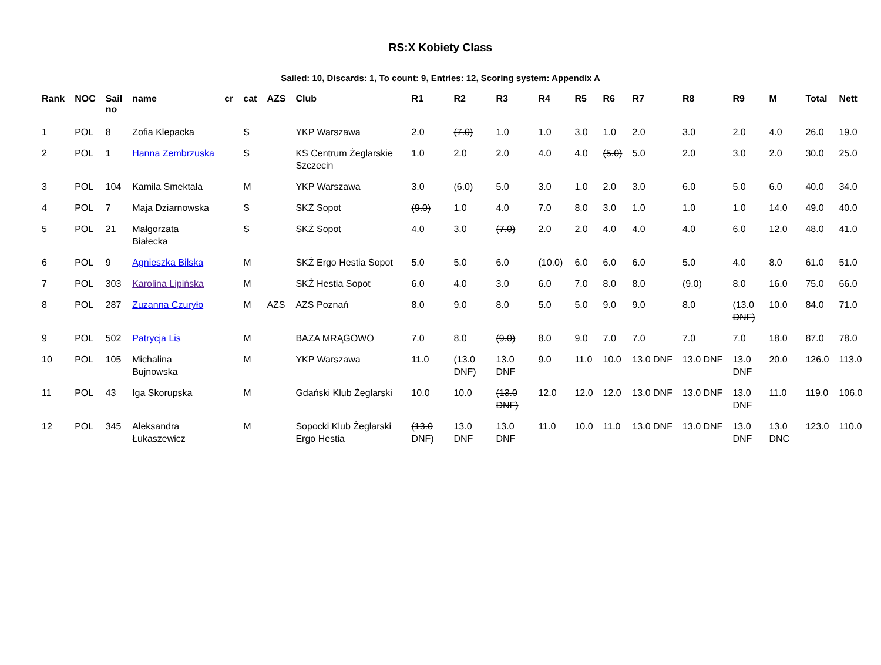RS:X Kobiety Class
Sailed: 10, Discards: 1, To count: 9, Entries: 12, Scoring system: Appendix A
| Rank | NOC | Sail no | name | cr | cat | AZS | Club | R1 | R2 | R3 | R4 | R5 | R6 | R7 | R8 | R9 | M | Total | Nett |
| --- | --- | --- | --- | --- | --- | --- | --- | --- | --- | --- | --- | --- | --- | --- | --- | --- | --- | --- | --- |
| 1 | POL | 8 | Zofia Klepacka | | S | | YKP Warszawa | 2.0 | (7.0) | 1.0 | 1.0 | 3.0 | 1.0 | 2.0 | 3.0 | 2.0 | 4.0 | 26.0 | 19.0 |
| 2 | POL | 1 | Hanna Zembrzuska | | S | | KS Centrum Żeglarskie Szczecin | 1.0 | 2.0 | 2.0 | 4.0 | 4.0 | (5.0) | 5.0 | 2.0 | 3.0 | 2.0 | 30.0 | 25.0 |
| 3 | POL | 104 | Kamila Smektała | | M | | YKP Warszawa | 3.0 | (6.0) | 5.0 | 3.0 | 1.0 | 2.0 | 3.0 | 6.0 | 5.0 | 6.0 | 40.0 | 34.0 |
| 4 | POL | 7 | Maja Dziarnowska | | S | | SKŻ Sopot | (9.0) | 1.0 | 4.0 | 7.0 | 8.0 | 3.0 | 1.0 | 1.0 | 1.0 | 14.0 | 49.0 | 40.0 |
| 5 | POL | 21 | Małgorzata Białecka | | S | | SKŻ Sopot | 4.0 | 3.0 | (7.0) | 2.0 | 2.0 | 4.0 | 4.0 | 4.0 | 6.0 | 12.0 | 48.0 | 41.0 |
| 6 | POL | 9 | Agnieszka Bilska | | M | | SKŻ Ergo Hestia Sopot | 5.0 | 5.0 | 6.0 | (10.0) | 6.0 | 6.0 | 6.0 | 5.0 | 4.0 | 8.0 | 61.0 | 51.0 |
| 7 | POL | 303 | Karolina Lipińska | | M | | SKŻ Hestia Sopot | 6.0 | 4.0 | 3.0 | 6.0 | 7.0 | 8.0 | 8.0 | (9.0) | 8.0 | 16.0 | 75.0 | 66.0 |
| 8 | POL | 287 | Zuzanna Czuryło | | M | AZS | AZS Poznań | 8.0 | 9.0 | 8.0 | 5.0 | 5.0 | 9.0 | 9.0 | 8.0 | (13.0 DNF) | 10.0 | 84.0 | 71.0 |
| 9 | POL | 502 | Patrycja Lis | | M | | BAZA MRĄGOWO | 7.0 | 8.0 | (9.0) | 8.0 | 9.0 | 7.0 | 7.0 | 7.0 | 7.0 | 18.0 | 87.0 | 78.0 |
| 10 | POL | 105 | Michalina Bujnowska | | M | | YKP Warszawa | 11.0 | (13.0 DNF) | 13.0 DNF | 9.0 | 11.0 | 10.0 | 13.0 DNF | 13.0 DNF | 13.0 DNF | 20.0 | 126.0 | 113.0 |
| 11 | POL | 43 | Iga Skorupska | | M | | Gdański Klub Żeglarski | 10.0 | 10.0 | (13.0 DNF) | 12.0 | 12.0 | 12.0 | 13.0 DNF | 13.0 DNF | 13.0 DNF | 11.0 | 119.0 | 106.0 |
| 12 | POL | 345 | Aleksandra Łukaszewicz | | M | | Sopocki Klub Żeglarski Ergo Hestia | (13.0 DNF) | 13.0 DNF | 13.0 DNF | 11.0 | 10.0 | 11.0 | 13.0 DNF | 13.0 DNF | 13.0 DNF | 13.0 DNC | 123.0 | 110.0 |